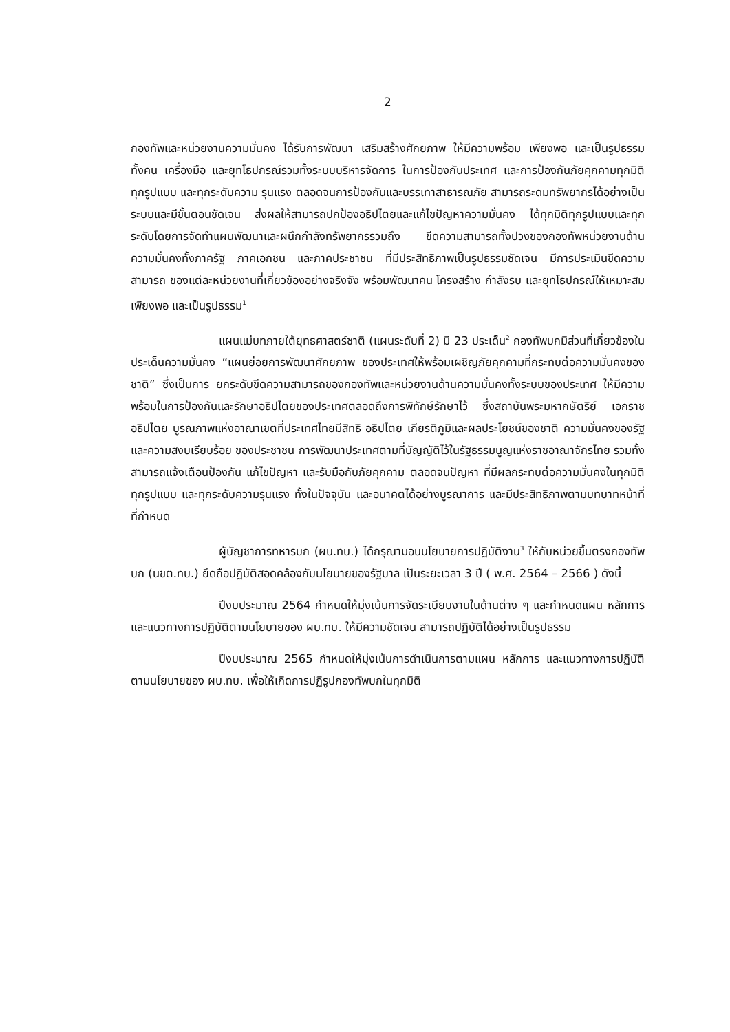2
กองทัพและหน่วยงานความมั่นคง ได้รับการพัฒนา เสริมสร้างศักยภาพ ให้มีความพร้อม เพียงพอ และเป็นรูปธรรม ทั้งคน เครื่องมือ และยุทโธปกรณ์รวมทั้งระบบบริหารจัดการ ในการป้องกันประเทศ และการป้องกันภัยคุกคามทุกมิติทุกรูปแบบ และทุกระดับความ รุนแรง ตลอดจนการป้องกันและบรรเทาสาธารณภัย สามารถระดมทรัพยากรได้อย่างเป็น ระบบและมีขั้นตอนชัดเจน ส่งผลให้สามารถปกป้องอธิปไตยและแก้ไขปัญหาความมั่นคง ได้ทุกมิติทุกรูปแบบและทุกระดับโดยการจัดทำแผนพัฒนาและผนึกกำลังทรัพยากรรวมถึง ขีดความสามารถทั้งปวงของกองทัพหน่วยงานด้านความมั่นคงทั้งภาครัฐ ภาคเอกชน และภาคประชาชน ที่มีประสิทธิภาพเป็นรูปธรรมชัดเจน มีการประเมินขีดความสามารถ ของแต่ละหน่วยงานที่เกี่ยวข้องอย่างจริงจัง พร้อมพัฒนาคน โครงสร้าง กำลังรบ และยุทโธปกรณ์ให้เหมาะสมเพียงพอ และเป็นรูปธรรม<sup>1</sup>
แผนแม่บทภายใต้ยุทธศาสตร์ชาติ (แผนระดับที่ 2) มี 23 ประเด็น<sup>2</sup> กองทัพบกมีส่วนที่เกี่ยวข้องในประเด็นความมั่นคง “แผนย่อยการพัฒนาศักยภาพ ของประเทศให้พร้อมเผชิญภัยคุกคามที่กระทบต่อความมั่นคงของชาติ” ซึ่งเป็นการ ยกระดับขีดความสามารถของกองทัพและหน่วยงานด้านความมั่นคงทั้งระบบของประเทศ ให้มีความพร้อมในการป้องกันและรักษาอธิปไตยของประเทศตลอดถึงการพิทักษ์รักษาไว้ ซึ่งสถาบันพระมหากษัตริย์ เอกราชอธิปไตย บูรณภาพแห่งอาณาเขตที่ประเทศไทยมีสิทธิ อธิปไตย เกียรติภูมิและผลประโยชน์ของชาติ ความมั่นคงของรัฐ และความสงบเรียบร้อย ของประชาชน การพัฒนาประเทศตามที่บัญญัติไว้ในรัฐธรรมนูญแห่งราชอาณาจักรไทย รวมทั้งสามารถแจ้งเตือนป้องกัน แก้ไขปัญหา และรับมือกับภัยคุกคาม ตลอดจนปัญหา ที่มีผลกระทบต่อความมั่นคงในทุกมิติ ทุกรูปแบบ และทุกระดับความรุนแรง ทั้งในปัจจุบัน และอนาคตได้อย่างบูรณาการ และมีประสิทธิภาพตามบทบาทหน้าที่ที่กำหนด
ผู้บัญชาการทหารบก (ผบ.ทบ.) ได้กรุณามอบนโยบายการปฏิบัติงาน<sup>3</sup> ให้กับหน่วยขึ้นตรงกองทัพบก (นขต.ทบ.) ยึดถือปฏิบัติสอดคล้องกับนโยบายของรัฐบาล เป็นระยะเวลา 3 ปี ( พ.ศ. 2564 – 2566 ) ดังนี้
ปีงบประมาณ 2564 กำหนดให้มุ่งเน้นการจัดระเบียบงานในด้านต่าง ๆ และกำหนดแผน หลักการ และแนวทางการปฏิบัติตามนโยบายของ ผบ.ทบ. ให้มีความชัดเจน สามารถปฏิบัติได้อย่างเป็นรูปธรรม
ปีงบประมาณ 2565 กำหนดให้มุ่งเน้นการดำเนินการตามแผน หลักการ และแนวทางการปฏิบัติตามนโยบายของ ผบ.ทบ. เพื่อให้เกิดการปฏิรูปกองทัพบกในทุกมิติ